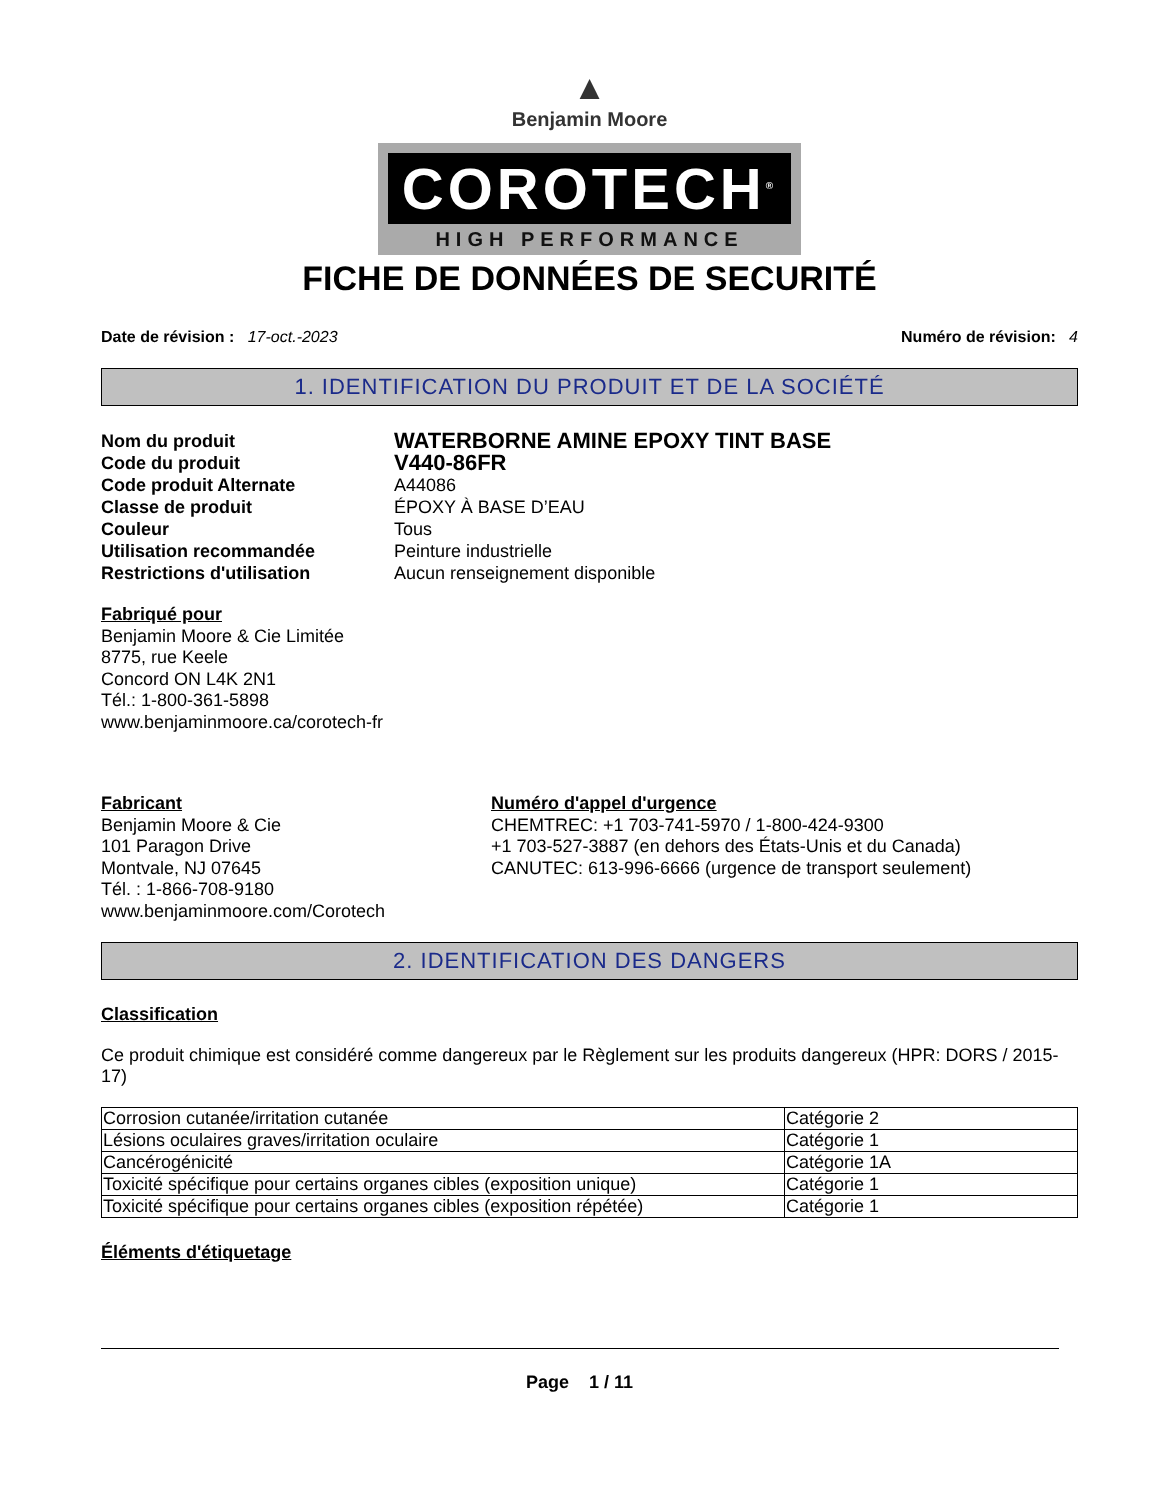▲
Benjamin Moore
COROTECH<sup>®</sup>
HIGH PERFORMANCE
FICHE DE DONNÉES DE SECURITÉ
Date de révision : 17-oct.-2023
Numéro de révision: 4
1. IDENTIFICATION DU PRODUIT ET DE LA SOCIÉTÉ
Nom du produit WATERBORNE AMINE EPOXY TINT BASE Code du produit V440-86FR Code produit Alternate A44086 Classe de produit ÉPOXY À BASE D’EAU Couleur Tous Utilisation recommandée Peinture industrielle Restrictions d'utilisation Aucun renseignement disponible
Fabriqué pour
Benjamin Moore & Cie Limitée
8775, rue Keele
Concord ON L4K 2N1
Tél.: 1-800-361-5898
www.benjaminmoore.ca/corotech-fr
Fabricant
Benjamin Moore & Cie
101 Paragon Drive
Montvale, NJ 07645
Tél. : 1-866-708-9180
www.benjaminmoore.com/Corotech
Numéro d'appel d'urgence
CHEMTREC: +1 703-741-5970 / 1-800-424-9300
+1 703-527-3887 (en dehors des États-Unis et du Canada)
CANUTEC: 613-996-6666 (urgence de transport seulement)
2. IDENTIFICATION DES DANGERS
Classification
Ce produit chimique est considéré comme dangereux par le Règlement sur les produits dangereux (HPR: DORS / 2015-17)
| Corrosion cutanée/irritation cutanée | Catégorie 2 |
| Lésions oculaires graves/irritation oculaire | Catégorie 1 |
| Cancérogénicité | Catégorie 1A |
| Toxicité spécifique pour certains organes cibles (exposition unique) | Catégorie 1 |
| Toxicité spécifique pour certains organes cibles (exposition répétée) | Catégorie 1 |
Éléments d'étiquetage
Page 1 / 11